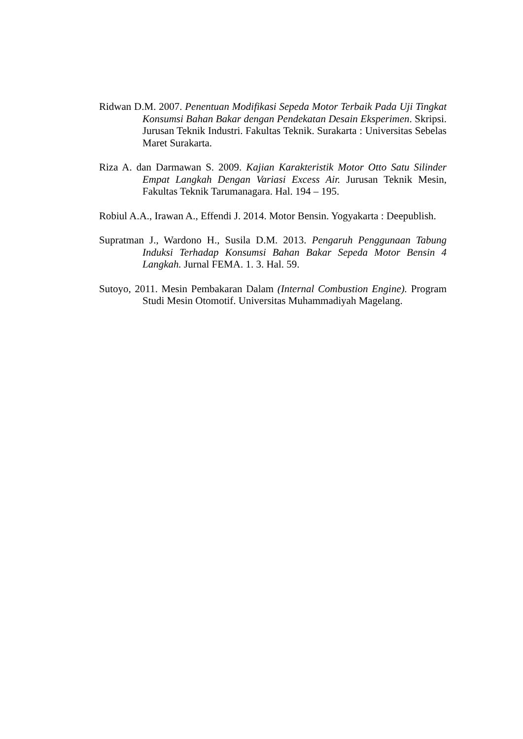Ridwan D.M. 2007. Penentuan Modifikasi Sepeda Motor Terbaik Pada Uji Tingkat Konsumsi Bahan Bakar dengan Pendekatan Desain Eksperimen. Skripsi. Jurusan Teknik Industri. Fakultas Teknik. Surakarta : Universitas Sebelas Maret Surakarta.
Riza A. dan Darmawan S. 2009. Kajian Karakteristik Motor Otto Satu Silinder Empat Langkah Dengan Variasi Excess Air. Jurusan Teknik Mesin, Fakultas Teknik Tarumanagara. Hal. 194 – 195.
Robiul A.A., Irawan A., Effendi J. 2014. Motor Bensin. Yogyakarta : Deepublish.
Supratman J., Wardono H., Susila D.M. 2013. Pengaruh Penggunaan Tabung Induksi Terhadap Konsumsi Bahan Bakar Sepeda Motor Bensin 4 Langkah. Jurnal FEMA. 1. 3. Hal. 59.
Sutoyo, 2011. Mesin Pembakaran Dalam (Internal Combustion Engine). Program Studi Mesin Otomotif. Universitas Muhammadiyah Magelang.